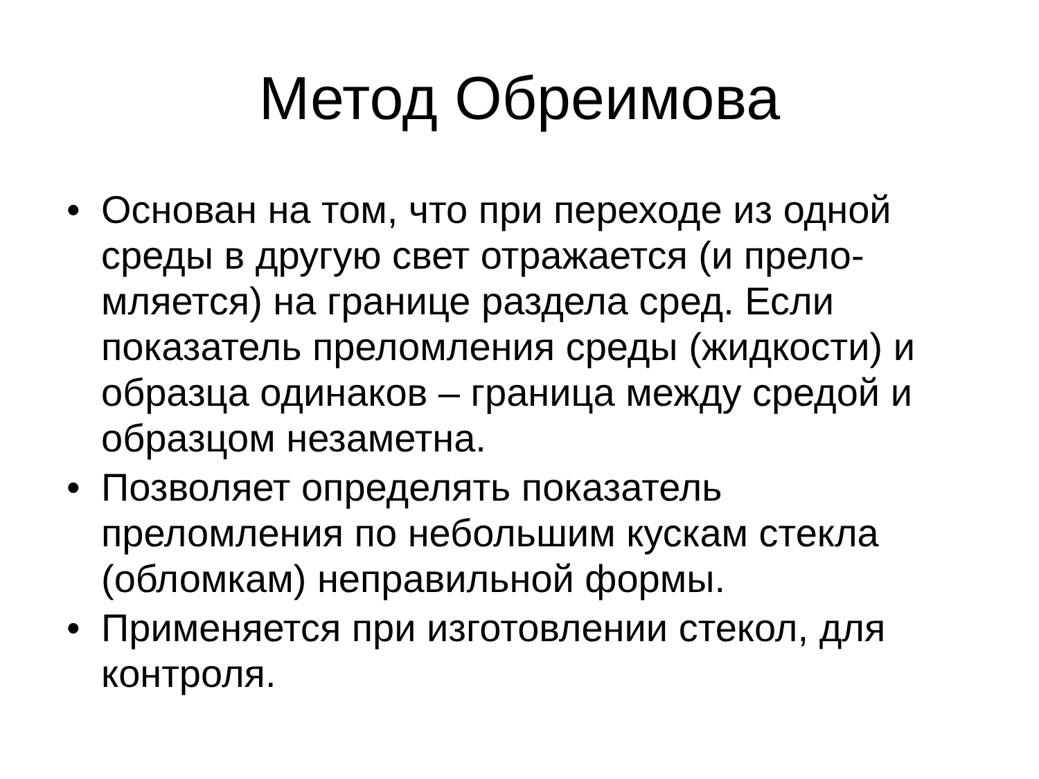Метод Обреимова
• Основан на том, что при переходе из одной среды в другую свет отражается (и прело-мляется) на границе раздела сред. Если показатель преломления среды (жидкости) и образца одинаков – граница между средой и образцом незаметна.
• Позволяет определять показатель преломления по небольшим кускам стекла (обломкам) неправильной формы.
• Применяется при изготовлении стекол, для контроля.